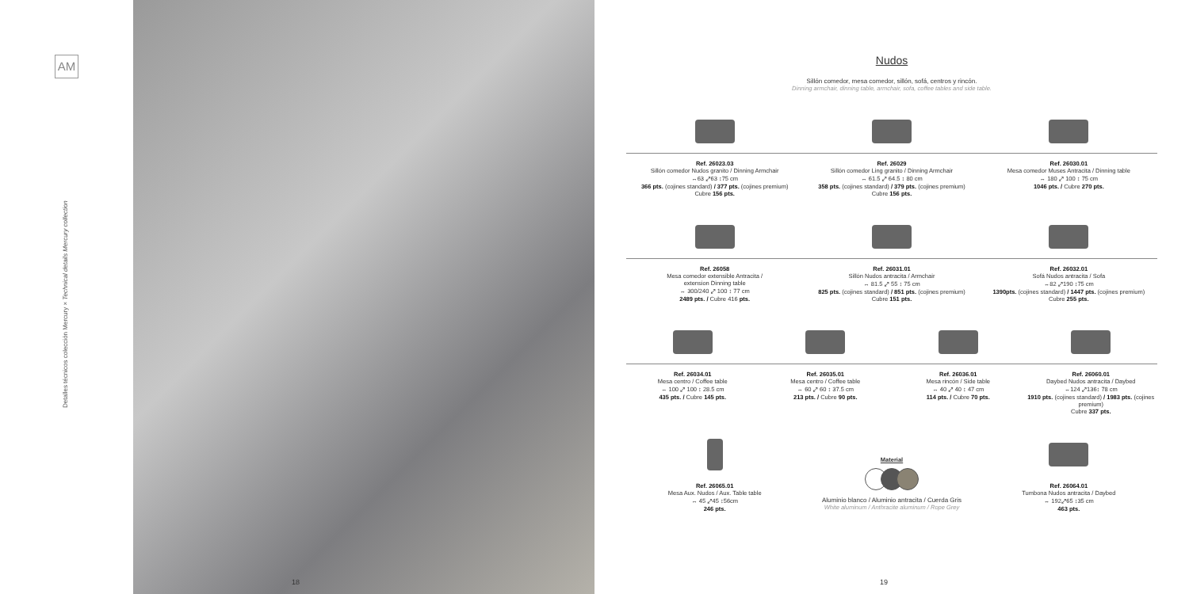AM
Detalles técnicos colección Mercury × Technical details Mercury collection
18
Nudos
Sillón comedor, mesa comedor, sillón, sofá, centros y rincón.
Dinning armchair, dinning table, armchair, sofa, coffee tables and side table.
Ref. 26023.03
Sillón comedor Nudos granito / Dinning Armchair
↔63 ⤢63 ↕75 cm
366 pts. (cojines standard) / 377 pts. (cojines premium)
Cubre 156 pts.
Ref. 26029
Sillón comedor Ling granito / Dinning Armchair
↔ 61.5 ⤢ 64.5 ↕ 80 cm
358 pts. (cojines standard) / 379 pts. (cojines premium)
Cubre 156 pts.
Ref. 26030.01
Mesa comedor Muses Antracita / Dinning table
↔ 180 ⤢ 100 ↕ 75 cm
1046 pts. / Cubre 270 pts.
Ref. 26058
Mesa comedor extensible Antracita /
extension Dinning table
↔ 300/240 ⤢ 100 ↕ 77 cm
2489 pts. / Cubre 416 pts.
Ref. 26031.01
Sillón Nudos antracita / Armchair
↔ 81.5 ⤢ 55 ↕ 75 cm
825 pts. (cojines standard) / 851 pts. (cojines premium)
Cubre 151 pts.
Ref. 26032.01
Sofá Nudos antracita / Sofa
↔82 ⤢190 ↕75 cm
1390pts. (cojines standard) / 1447 pts. (cojines premium)
Cubre 255 pts.
Ref. 26034.01
Mesa centro / Coffee table
↔ 100 ⤢ 100 ↕ 28.5 cm
435 pts. / Cubre 145 pts.
Ref. 26035.01
Mesa centro / Coffee table
↔ 60 ⤢ 60 ↕ 37.5 cm
213 pts. / Cubre 90 pts.
Ref. 26036.01
Mesa rincón / Side table
↔ 40 ⤢ 40 ↕ 47 cm
114 pts. / Cubre 70 pts.
Ref. 26060.01
Daybed Nudos antracita / Daybed
↔124 ⤢136↕ 78 cm
1910 pts. (cojines standard) / 1983 pts. (cojines premium)
Cubre 337 pts.
Ref. 26065.01
Mesa Aux. Nudos / Aux. Table table
↔ 45 ⤢45 ↕56cm
246 pts.
Material
Aluminio blanco / Aluminio antracita / Cuerda Gris
White aluminum / Anthracite aluminum / Rope Grey
Ref. 26064.01
Tumbona Nudos antracita / Daybed
↔ 192⤢65 ↕35 cm
463 pts.
19